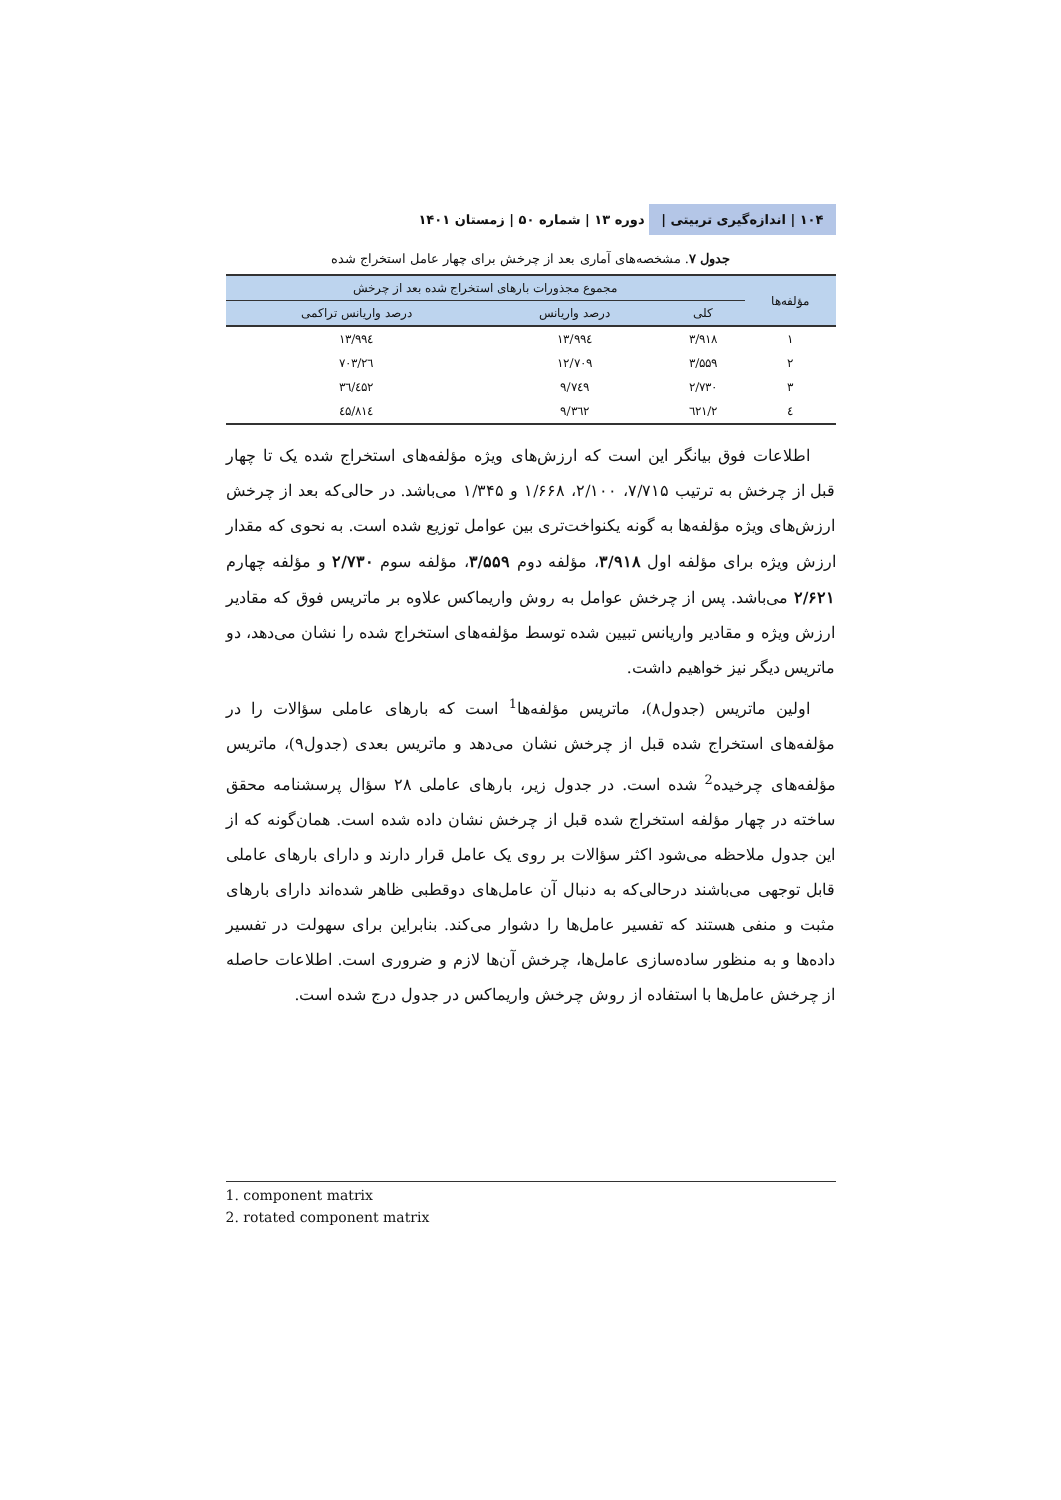۱۰۴ | اندازه‌گیری تربیتی | دوره ۱۳ | شماره ۵۰ | زمستان ۱۴۰۱
جدول ۷. مشخصه‌های آماری بعد از چرخش برای چهار عامل استخراج شده
| مؤلفه‌ها | مجموع مجذورات بارهای استخراج شده بعد از چرخش | | |
| --- | --- | --- | --- |
| | کلی | درصد واریانس | درصد واریانس تراکمی |
| ۱ | ۳/۹۱۸ | ۱۳/۹۹٤ | ۱۳/۹۹٤ |
| ۲ | ۳/۵۵۹ | ۱۲/۷۰۹ | ۲٦/۷۰۳ |
| ۳ | ۲/۷۳۰ | ۹/۷٤۹ | ۳٦/٤۵۲ |
| ٤ | ۲/٦۲۱ | ۹/۳٦۲ | ٤۵/۸۱٤ |
اطلاعات فوق بیانگر این است که ارزش‌های ویژه مؤلفه‌های استخراج شده یک تا چهار قبل از چرخش به ترتیب ۷/۷۱۵، ۲/۱۰۰، ۱/۶۶۸ و ۱/۳۴۵ می‌باشد. در حالی‌که بعد از چرخش ارزش‌های ویژه مؤلفه‌ها به گونه یکنواخت‌تری بین عوامل توزیع شده است. به نحوی که مقدار ارزش ویژه برای مؤلفه اول ۳/۹۱۸، مؤلفه دوم ۳/۵۵۹، مؤلفه سوم ۲/۷۳۰ و مؤلفه چهارم ۲/۶۲۱ می‌باشد. پس از چرخش عوامل به روش واریماکس علاوه بر ماتریس فوق که مقادیر ارزش ویژه و مقادیر واریانس تبیین شده توسط مؤلفه‌های استخراج شده را نشان می‌دهد، دو ماتریس دیگر نیز خواهیم داشت.
اولین ماتریس (جدول۸)، ماتریس مؤلفه‌ها<sup>1</sup> است که بارهای عاملی سؤالات را در مؤلفه‌های استخراج شده قبل از چرخش نشان می‌دهد و ماتریس بعدی (جدول۹)، ماتریس مؤلفه‌های چرخیده<sup>2</sup> شده است. در جدول زیر، بارهای عاملی ۲۸ سؤال پرسشنامه محقق ساخته در چهار مؤلفه استخراج شده قبل از چرخش نشان داده شده است. همان‌گونه که از این جدول ملاحظه می‌شود اکثر سؤالات بر روی یک عامل قرار دارند و دارای بارهای عاملی قابل توجهی می‌باشند درحالی‌که به دنبال آن عامل‌های دوقطبی ظاهر شده‌اند دارای بارهای مثبت و منفی هستند که تفسیر عامل‌ها را دشوار می‌کند. بنابراین برای سهولت در تفسیر داده‌ها و به منظور ساده‌سازی عامل‌ها، چرخش آن‌ها لازم و ضروری است. اطلاعات حاصله از چرخش عامل‌ها با استفاده از روش چرخش واریماکس در جدول درج شده است.
1. component matrix
2. rotated component matrix